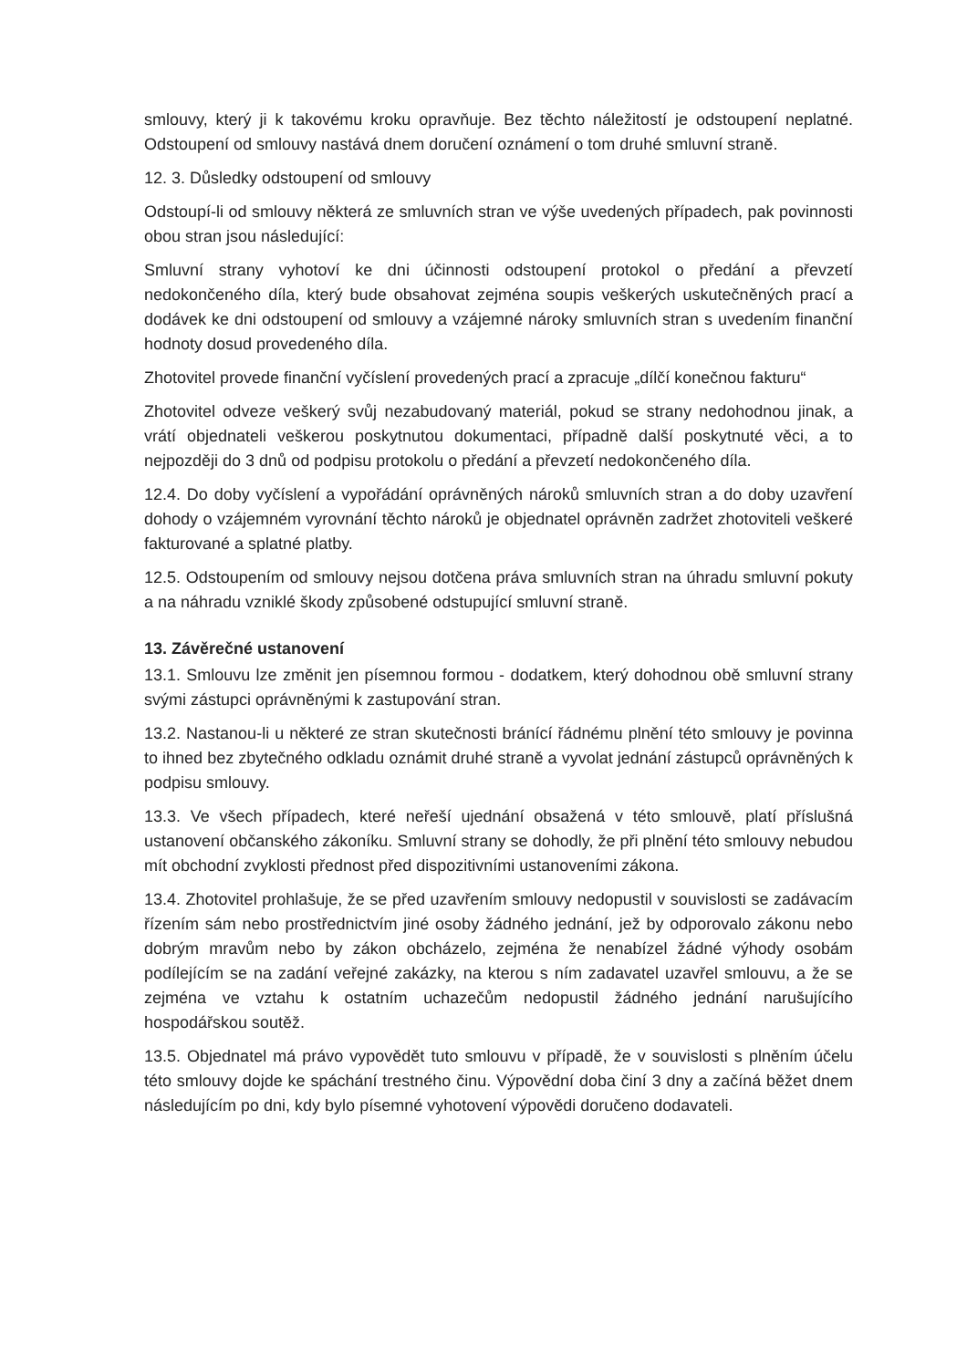smlouvy, který ji k takovému kroku opravňuje. Bez těchto náležitostí je odstoupení neplatné. Odstoupení od smlouvy nastává dnem doručení oznámení o tom druhé smluvní straně.
12. 3. Důsledky odstoupení od smlouvy
Odstoupí-li od smlouvy některá ze smluvních stran ve výše uvedených případech, pak povinnosti obou stran jsou následující:
Smluvní strany vyhotoví ke dni účinnosti odstoupení protokol o předání a převzetí nedokončeného díla, který bude obsahovat zejména soupis veškerých uskutečněných prací a dodávek ke dni odstoupení od smlouvy a vzájemné nároky smluvních stran s uvedením finanční hodnoty dosud provedeného díla.
Zhotovitel provede finanční vyčíslení provedených prací a zpracuje „dílčí konečnou fakturu“
Zhotovitel odveze veškerý svůj nezabudovaný materiál, pokud se strany nedohodnou jinak, a vrátí objednateli veškerou poskytnutou dokumentaci, případně další poskytnuté věci, a to nejpozději do 3 dnů od podpisu protokolu o předání a převzetí nedokončeného díla.
12.4. Do doby vyčíslení a vypořádání oprávněných nároků smluvních stran a do doby uzavření dohody o vzájemném vyrovnání těchto nároků je objednatel oprávněn zadržet zhotoviteli veškeré fakturované a splatné platby.
12.5. Odstoupením od smlouvy nejsou dotčena práva smluvních stran na úhradu smluvní pokuty a na náhradu vzniklé škody způsobené odstupující smluvní straně.
13. Závěrečné ustanovení
13.1. Smlouvu lze změnit jen písemnou formou - dodatkem, který dohodnou obě smluvní strany svými zástupci oprávněnými k zastupování stran.
13.2. Nastanou-li u některé ze stran skutečnosti bránící řádnému plnění této smlouvy je povinna to ihned bez zbytečného odkladu oznámit druhé straně a vyvolat jednání zástupců oprávněných k podpisu smlouvy.
13.3. Ve všech případech, které neřeší ujednání obsažená v této smlouvě, platí příslušná ustanovení občanského zákoníku. Smluvní strany se dohodly, že při plnění této smlouvy nebudou mít obchodní zvyklosti přednost před dispozitivními ustanoveními zákona.
13.4. Zhotovitel prohlašuje, že se před uzavřením smlouvy nedopustil v souvislosti se zadávacím řízením sám nebo prostřednictvím jiné osoby žádného jednání, jež by odporovalo zákonu nebo dobrým mravům nebo by zákon obcházelo, zejména že nenabízel žádné výhody osobám podílejícím se na zadání veřejné zakázky, na kterou s ním zadavatel uzavřel smlouvu, a že se zejména ve vztahu k ostatním uchazečům nedopustil žádného jednání narušujícího hospodářskou soutěž.
13.5. Objednatel má právo vypovědět tuto smlouvu v případě, že v souvislosti s plněním účelu této smlouvy dojde ke spáchání trestného činu. Výpovědní doba činí 3 dny a začíná běžet dnem následujícím po dni, kdy bylo písemné vyhotovení výpovědi doručeno dodavateli.